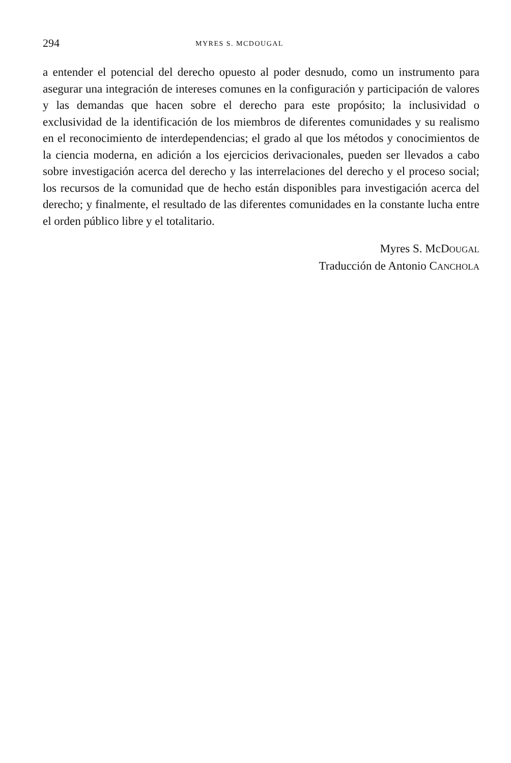294 MYRES S. MCDOUGAL
a entender el potencial del derecho opuesto al poder desnudo, como un instrumento para asegurar una integración de intereses comunes en la configuración y participación de valores y las demandas que hacen sobre el derecho para este propósito; la inclusividad o exclusividad de la identificación de los miembros de diferentes comunidades y su realismo en el reconocimiento de interdependencias; el grado al que los métodos y conocimientos de la ciencia moderna, en adición a los ejercicios derivacionales, pueden ser llevados a cabo sobre investigación acerca del derecho y las interrelaciones del derecho y el proceso social; los recursos de la comunidad que de hecho están disponibles para investigación acerca del derecho; y finalmente, el resultado de las diferentes comunidades en la constante lucha entre el orden público libre y el totalitario.
Myres S. McDOUGAL
Traducción de Antonio CANCHOLA